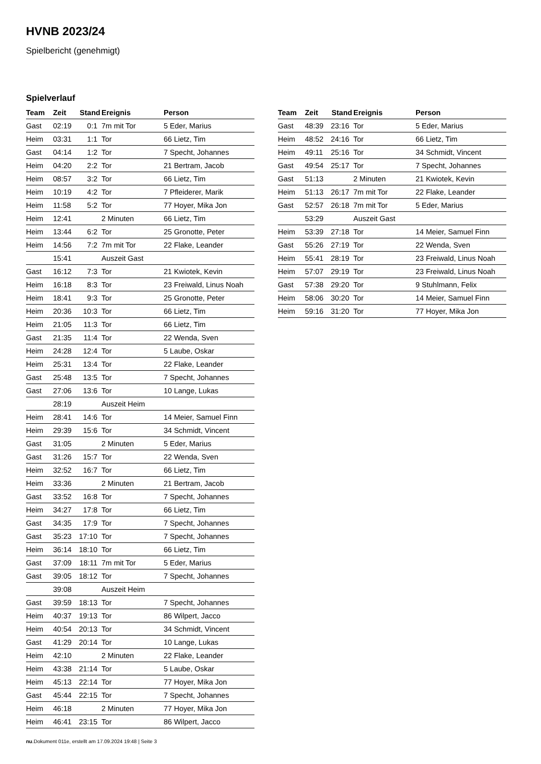HVNB 2023/24
Spielbericht (genehmigt)
Spielverlauf
| Team | Zeit | Stand | Ereignis | Person |
| --- | --- | --- | --- | --- |
| Gast | 02:19 | 0:1 | 7m mit Tor | 5 Eder, Marius |
| Heim | 03:31 | 1:1 | Tor | 66 Lietz, Tim |
| Gast | 04:14 | 1:2 | Tor | 7 Specht, Johannes |
| Heim | 04:20 | 2:2 | Tor | 21 Bertram, Jacob |
| Heim | 08:57 | 3:2 | Tor | 66 Lietz, Tim |
| Heim | 10:19 | 4:2 | Tor | 7 Pfleiderer, Marik |
| Heim | 11:58 | 5:2 | Tor | 77 Hoyer, Mika Jon |
| Heim | 12:41 | | 2 Minuten | 66 Lietz, Tim |
| Heim | 13:44 | 6:2 | Tor | 25 Gronotte, Peter |
| Heim | 14:56 | 7:2 | 7m mit Tor | 22 Flake, Leander |
| | 15:41 | | Auszeit Gast | |
| Gast | 16:12 | 7:3 | Tor | 21 Kwiotek, Kevin |
| Heim | 16:18 | 8:3 | Tor | 23 Freiwald, Linus Noah |
| Heim | 18:41 | 9:3 | Tor | 25 Gronotte, Peter |
| Heim | 20:36 | 10:3 | Tor | 66 Lietz, Tim |
| Heim | 21:05 | 11:3 | Tor | 66 Lietz, Tim |
| Gast | 21:35 | 11:4 | Tor | 22 Wenda, Sven |
| Heim | 24:28 | 12:4 | Tor | 5 Laube, Oskar |
| Heim | 25:31 | 13:4 | Tor | 22 Flake, Leander |
| Gast | 25:48 | 13:5 | Tor | 7 Specht, Johannes |
| Gast | 27:06 | 13:6 | Tor | 10 Lange, Lukas |
| | 28:19 | | Auszeit Heim | |
| Heim | 28:41 | 14:6 | Tor | 14 Meier, Samuel Finn |
| Heim | 29:39 | 15:6 | Tor | 34 Schmidt, Vincent |
| Gast | 31:05 | | 2 Minuten | 5 Eder, Marius |
| Gast | 31:26 | 15:7 | Tor | 22 Wenda, Sven |
| Heim | 32:52 | 16:7 | Tor | 66 Lietz, Tim |
| Heim | 33:36 | | 2 Minuten | 21 Bertram, Jacob |
| Gast | 33:52 | 16:8 | Tor | 7 Specht, Johannes |
| Heim | 34:27 | 17:8 | Tor | 66 Lietz, Tim |
| Gast | 34:35 | 17:9 | Tor | 7 Specht, Johannes |
| Gast | 35:23 | 17:10 | Tor | 7 Specht, Johannes |
| Heim | 36:14 | 18:10 | Tor | 66 Lietz, Tim |
| Gast | 37:09 | 18:11 | 7m mit Tor | 5 Eder, Marius |
| Gast | 39:05 | 18:12 | Tor | 7 Specht, Johannes |
| | 39:08 | | Auszeit Heim | |
| Gast | 39:59 | 18:13 | Tor | 7 Specht, Johannes |
| Heim | 40:37 | 19:13 | Tor | 86 Wilpert, Jacco |
| Heim | 40:54 | 20:13 | Tor | 34 Schmidt, Vincent |
| Gast | 41:29 | 20:14 | Tor | 10 Lange, Lukas |
| Heim | 42:10 | | 2 Minuten | 22 Flake, Leander |
| Heim | 43:38 | 21:14 | Tor | 5 Laube, Oskar |
| Heim | 45:13 | 22:14 | Tor | 77 Hoyer, Mika Jon |
| Gast | 45:44 | 22:15 | Tor | 7 Specht, Johannes |
| Heim | 46:18 | | 2 Minuten | 77 Hoyer, Mika Jon |
| Heim | 46:41 | 23:15 | Tor | 86 Wilpert, Jacco |
| Team | Zeit | Stand | Ereignis | Person |
| --- | --- | --- | --- | --- |
| Gast | 48:39 | 23:16 | Tor | 5 Eder, Marius |
| Heim | 48:52 | 24:16 | Tor | 66 Lietz, Tim |
| Heim | 49:11 | 25:16 | Tor | 34 Schmidt, Vincent |
| Gast | 49:54 | 25:17 | Tor | 7 Specht, Johannes |
| Gast | 51:13 | | 2 Minuten | 21 Kwiotek, Kevin |
| Heim | 51:13 | 26:17 | 7m mit Tor | 22 Flake, Leander |
| Gast | 52:57 | 26:18 | 7m mit Tor | 5 Eder, Marius |
| | 53:29 | | Auszeit Gast | |
| Heim | 53:39 | 27:18 | Tor | 14 Meier, Samuel Finn |
| Gast | 55:26 | 27:19 | Tor | 22 Wenda, Sven |
| Heim | 55:41 | 28:19 | Tor | 23 Freiwald, Linus Noah |
| Heim | 57:07 | 29:19 | Tor | 23 Freiwald, Linus Noah |
| Gast | 57:38 | 29:20 | Tor | 9 Stuhlmann, Felix |
| Heim | 58:06 | 30:20 | Tor | 14 Meier, Samuel Finn |
| Heim | 59:16 | 31:20 | Tor | 77 Hoyer, Mika Jon |
nu.Dokument 011e, erstellt am 17.09.2024 19:48 | Seite 3